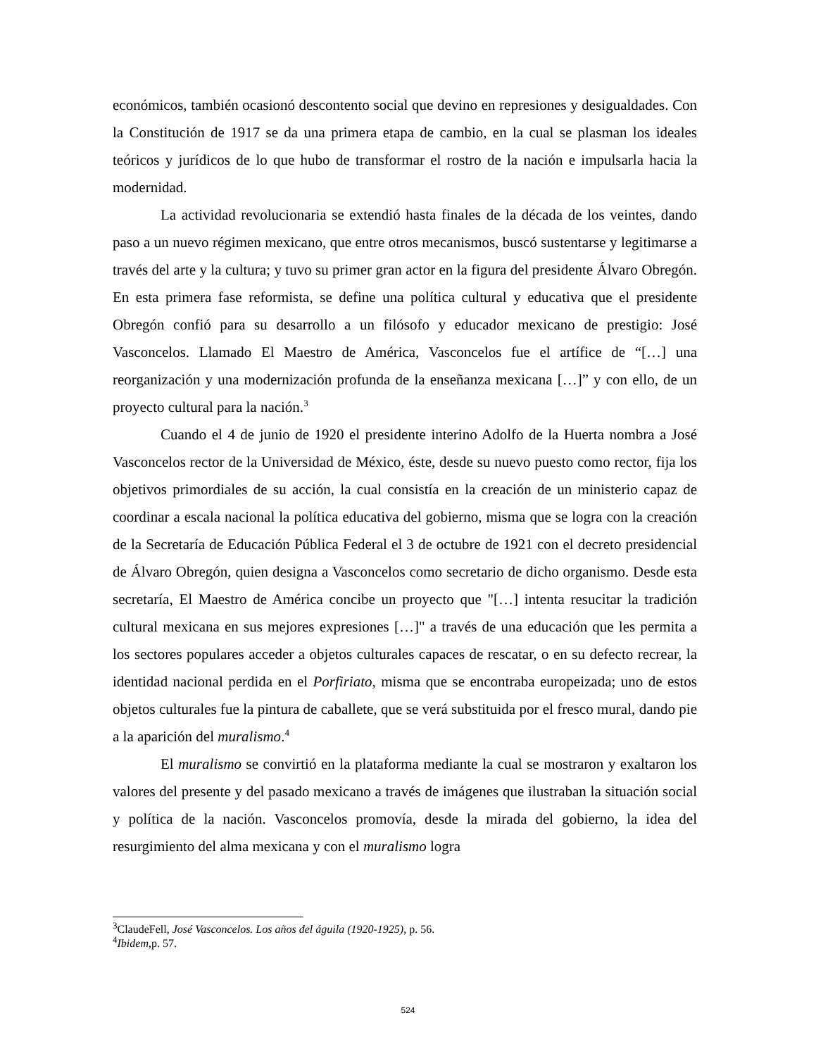económicos, también ocasionó descontento social que devino en represiones y desigualdades. Con la Constitución de 1917 se da una primera etapa de cambio, en la cual se plasman los ideales teóricos y jurídicos de lo que hubo de transformar el rostro de la nación e impulsarla hacia la modernidad.
La actividad revolucionaria se extendió hasta finales de la década de los veintes, dando paso a un nuevo régimen mexicano, que entre otros mecanismos, buscó sustentarse y legitimarse a través del arte y la cultura; y tuvo su primer gran actor en la figura del presidente Álvaro Obregón. En esta primera fase reformista, se define una política cultural y educativa que el presidente Obregón confió para su desarrollo a un filósofo y educador mexicano de prestigio: José Vasconcelos. Llamado El Maestro de América, Vasconcelos fue el artífice de “[…] una reorganización y una modernización profunda de la enseñanza mexicana […]” y con ello, de un proyecto cultural para la nación.<sup>3</sup>
Cuando el 4 de junio de 1920 el presidente interino Adolfo de la Huerta nombra a José Vasconcelos rector de la Universidad de México, éste, desde su nuevo puesto como rector, fija los objetivos primordiales de su acción, la cual consistía en la creación de un ministerio capaz de coordinar a escala nacional la política educativa del gobierno, misma que se logra con la creación de la Secretaría de Educación Pública Federal el 3 de octubre de 1921 con el decreto presidencial de Álvaro Obregón, quien designa a Vasconcelos como secretario de dicho organismo. Desde esta secretaría, El Maestro de América concibe un proyecto que "[…] intenta resucitar la tradición cultural mexicana en sus mejores expresiones […]" a través de una educación que les permita a los sectores populares acceder a objetos culturales capaces de rescatar, o en su defecto recrear, la identidad nacional perdida en el Porfiriato, misma que se encontraba europeizada; uno de estos objetos culturales fue la pintura de caballete, que se verá substituida por el fresco mural, dando pie a la aparición del muralismo.<sup>4</sup>
El muralismo se convirtió en la plataforma mediante la cual se mostraron y exaltaron los valores del presente y del pasado mexicano a través de imágenes que ilustraban la situación social y política de la nación. Vasconcelos promovía, desde la mirada del gobierno, la idea del resurgimiento del alma mexicana y con el muralismo logra
<sup>3</sup> ClaudeFell, José Vasconcelos. Los años del águila (1920-1925), p. 56.
<sup>4</sup> Ibidem,p. 57.
524